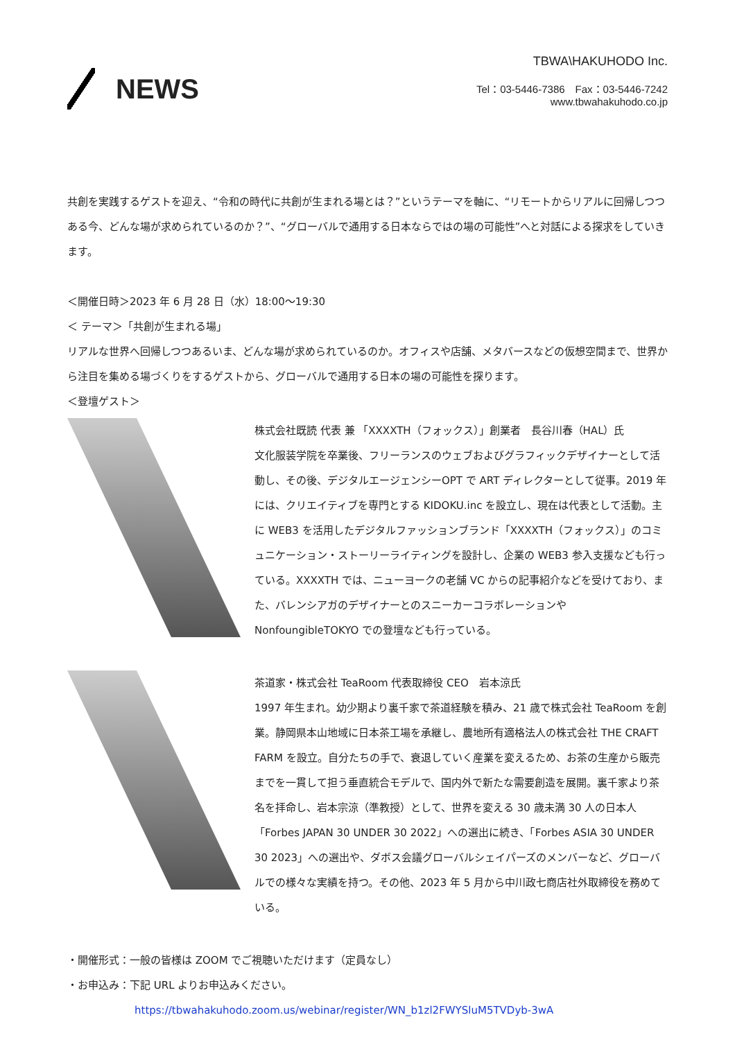NEWS
TBWA\HAKUHODO Inc.
Tel：03-5446-7386　Fax：03-5446-7242
www.tbwahakuhodo.co.jp
共創を実践するゲストを迎え、“令和の時代に共創が生まれる場とは？”というテーマを軸に、“リモートからリアルに回帰しつつある今、どんな場が求められているのか？”、“グローバルで通用する日本ならではの場の可能性”へと対話による探求をしていきます。
＜開催日時＞2023 年 6 月 28 日（水）18:00〜19:30
＜ テーマ＞「共創が生まれる場」
リアルな世界へ回帰しつつあるいま、どんな場が求められているのか。オフィスや店舗、メタバースなどの仮想空間まで、世界から注目を集める場づくりをするゲストから、グローバルで通用する日本の場の可能性を探ります。
＜登壇ゲスト＞
株式会社既読 代表 兼 「XXXXTH（フォックス）」創業者　長谷川春（HAL）氏
文化服装学院を卒業後、フリーランスのウェブおよびグラフィックデザイナーとして活動し、その後、デジタルエージェンシーOPT で ART ディレクターとして従事。2019 年には、クリエイティブを専門とする KIDOKU.inc を設立し、現在は代表として活動。主に WEB3 を活用したデジタルファッションブランド「XXXXTH（フォックス）」のコミュニケーション・ストーリーライティングを設計し、企業の WEB3 参入支援なども行っている。XXXXTH では、ニューヨークの老舗 VC からの記事紹介などを受けており、また、バレンシアガのデザイナーとのスニーカーコラボレーションや NonfoungibleTOKYO での登壇なども行っている。
茶道家・株式会社 TeaRoom 代表取締役 CEO　岩本涼氏
1997 年生まれ。幼少期より裏千家で茶道経験を積み、21 歳で株式会社 TeaRoom を創業。静岡県本山地域に日本茶工場を承継し、農地所有適格法人の株式会社 THE CRAFT FARM を設立。自分たちの手で、衰退していく産業を変えるため、お茶の生産から販売までを一貫して担う垂直統合モデルで、国内外で新たな需要創造を展開。裏千家より茶名を拝命し、岩本宗涼（準教授）として、世界を変える 30 歳未満 30 人の日本人「Forbes JAPAN 30 UNDER 30 2022」への選出に続き、「Forbes ASIA 30 UNDER 30 2023」への選出や、ダボス会議グローバルシェイパーズのメンバーなど、グローバルでの様々な実績を持つ。その他、2023 年 5 月から中川政七商店社外取締役を務めている。
・開催形式：一般の皆様は ZOOM でご視聴いただけます（定員なし）
・お申込み：下記 URL よりお申込みください。
https://tbwahakuhodo.zoom.us/webinar/register/WN_b1zl2FWYSluM5TVDyb-3wA